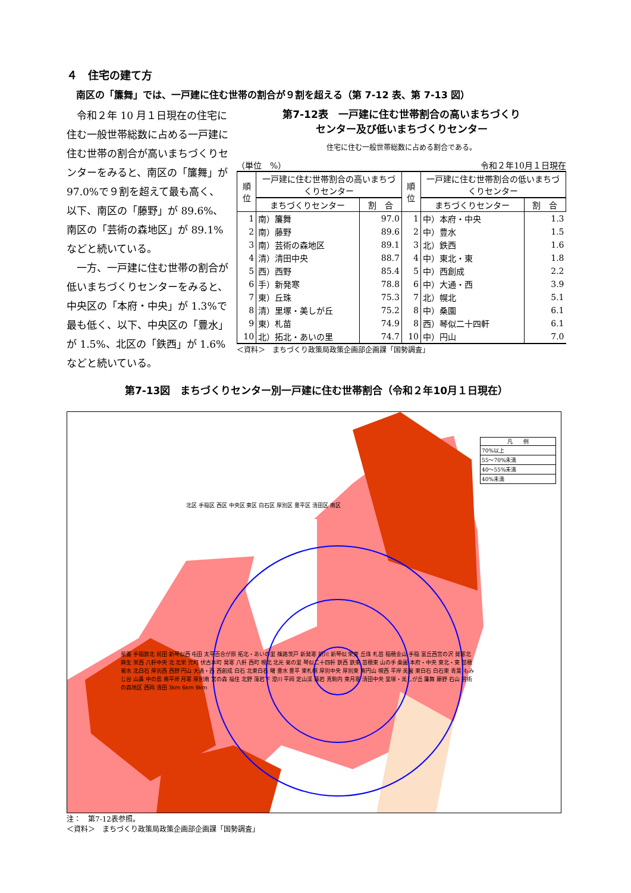４　住宅の建て方
南区の「簾舞」では、一戸建に住む世帯の割合が９割を超える（第 7-12 表、第 7-13 図）
令和２年 10 月１日現在の住宅に住む一般世帯総数に占める一戸建に住む世帯の割合が高いまちづくりセンターをみると、南区の「簾舞」が 97.0%で９割を超えて最も高く、以下、南区の「藤野」が 89.6%、南区の「芸術の森地区」が 89.1%などと続いている。
一方、一戸建に住む世帯の割合が低いまちづくりセンターをみると、中央区の「本府・中央」が 1.3%で最も低く、以下、中央区の「豊水」が 1.5%、北区の「鉄西」が 1.6%などと続いている。
第7-12表　一戸建に住む世帯割合の高いまちづくり
センター及び低いまちづくりセンター
住宅に住む一般世帯総数に占める割合である。
（単位　%） 令和２年10月１日現在
| 順位 | 一戸建に住む世帯割合の高いまちづくりセンター | | 順位 | 一戸建に住む世帯割合の低いまちづくりセンター | |
| --- | --- | --- | --- | --- | --- |
| | まちづくりセンター | 割 合 | | まちづくりセンター | 割 合 |
| 1 | 南）簾舞 | 97.0 | 1 | 中）本府・中央 | 1.3 |
| 2 | 南）藤野 | 89.6 | 2 | 中）豊水 | 1.5 |
| 3 | 南）芸術の森地区 | 89.1 | 3 | 北）鉄西 | 1.6 |
| 4 | 清）清田中央 | 88.7 | 4 | 中）東北・東 | 1.8 |
| 5 | 西）西野 | 85.4 | 5 | 中）西創成 | 2.2 |
| 6 | 手）新発寒 | 78.8 | 6 | 中）大通・西 | 3.9 |
| 7 | 東）丘珠 | 75.3 | 7 | 北）幌北 | 5.1 |
| 8 | 清）里塚・美しが丘 | 75.2 | 8 | 中）桑園 | 6.1 |
| 9 | 東）札苗 | 74.9 | 8 | 西）琴似二十四軒 | 6.1 |
| 10 | 北）拓北・あいの里 | 74.7 | 10 | 中）円山 | 7.0 |
＜資料＞　まちづくり政策局政策企画部企画課「国勢調査」
第7-13図　まちづくりセンター別一戸建に住む世帯割合（令和２年10月１日現在）
凡　　例
70%以上
55〜70%未満
40〜55%未満
40%未満
北区 手稲区 西区 中央区 東区 白石区 厚別区 豊平区 清田区 南区
星置 手稲鉄北 前田 新琴似西 屯田 太平百合が原 拓北・あいの里 篠路茨戸 新発寒 新川 新琴似 栄東 丘珠 札苗 稲穂金山 手稲 富丘西宮の沢 発寒北 麻生 栄西 八軒中央 北 北栄 元町 伏古本町 発寒 八軒 西町 幌北 北光 菊の里 琴似二十四軒 鉄西 鉄東 苗穂東 山の手 桑園 本府・中央 東北・東 苗穂 菊水 北白石 厚別西 西野 円山 大通・西 西創成 白石 北東白石 曙 豊水 豊平 東札幌 厚別中央 厚別東 南円山 幌西 平岸 美園 東白石 白石東 青葉 もみじ台 山鼻 中の島 南平岸 月寒 厚別南 宮の森 福住 北野 藻岩下 澄川 平岡 定山渓 藻岩 真駒内 東月寒 清田中央 里塚・美しが丘 簾舞 藤野 石山 芸術の森地区 西岡 清田 3km 6km 9km
注：　第7-12表参照。
＜資料＞　まちづくり政策局政策企画部企画課「国勢調査」